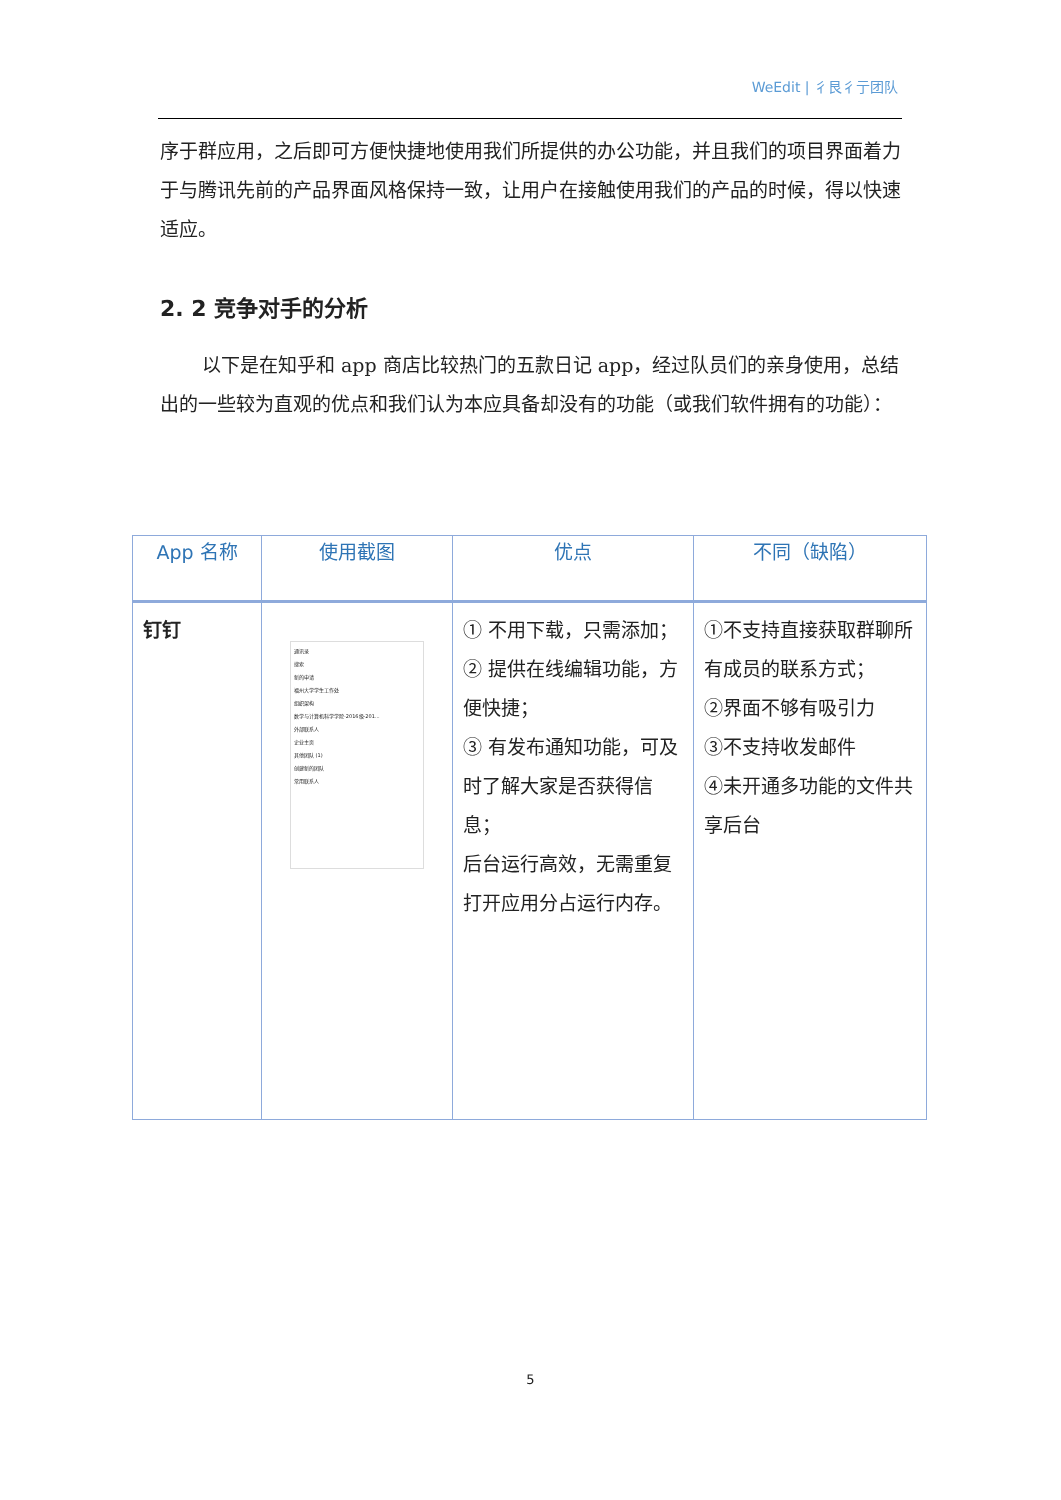WeEdit | 彳艮彳亍团队
序于群应用，之后即可方便快捷地使用我们所提供的办公功能，并且我们的项目界面着力于与腾讯先前的产品界面风格保持一致，让用户在接触使用我们的产品的时候，得以快速适应。
2. 2 竞争对手的分析
以下是在知乎和 app 商店比较热门的五款日记 app，经过队员们的亲身使用，总结出的一些较为直观的优点和我们认为本应具备却没有的功能（或我们软件拥有的功能）：
| App 名称 | 使用截图 | 优点 | 不同（缺陷） |
| --- | --- | --- | --- |
| 钉钉 | 通讯录 搜索 新的申请 福州大学学生工作处 组织架构 数学与计算机科学学院-2016级-201... 外部联系人 企业主页 其他团队 (1) 创建新的团队 常用联系人 | ① 不用下载，只需添加； ② 提供在线编辑功能，方便快捷； ③ 有发布通知功能，可及时了解大家是否获得信息； 后台运行高效，无需重复打开应用分占运行内存。 | ①不支持直接获取群聊所有成员的联系方式； ②界面不够有吸引力 ③不支持收发邮件 ④未开通多功能的文件共享后台 |
5